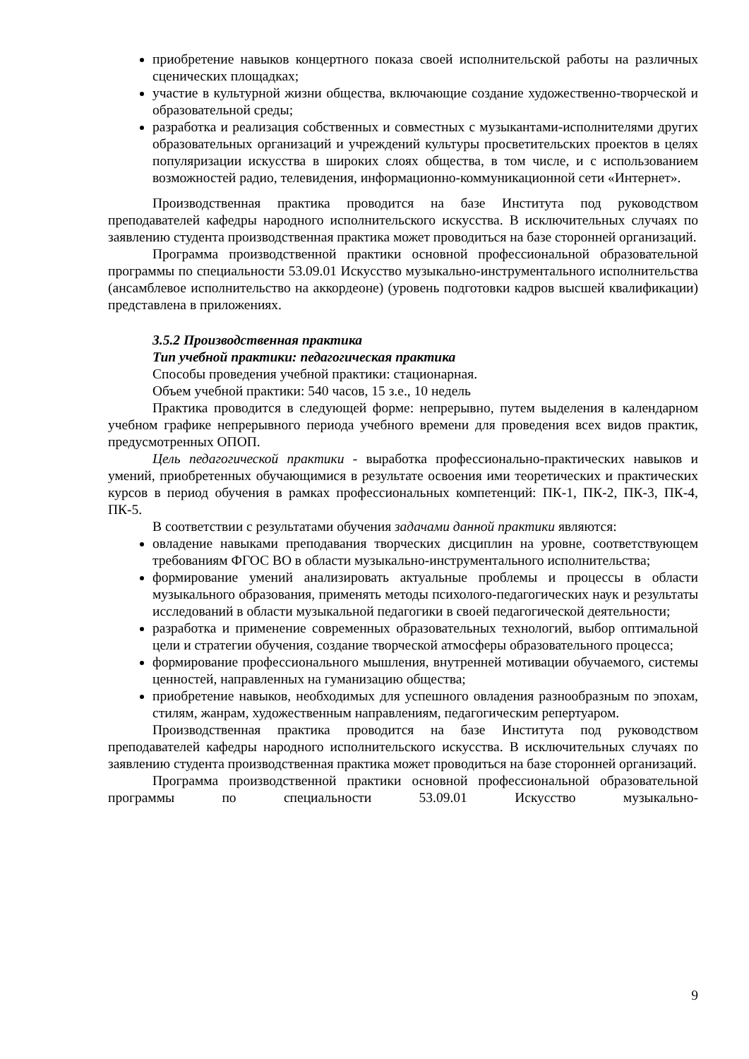приобретение навыков концертного показа своей исполнительской работы на различных сценических площадках;
участие в культурной жизни общества, включающие создание художественно-творческой и образовательной среды;
разработка и реализация собственных и совместных с музыкантами-исполнителями других образовательных организаций и учреждений культуры просветительских проектов в целях популяризации искусства в широких слоях общества, в том числе, и с использованием возможностей радио, телевидения, информационно-коммуникационной сети «Интернет».
Производственная практика проводится на базе Института под руководством преподавателей кафедры народного исполнительского искусства. В исключительных случаях по заявлению студента производственная практика может проводиться на базе сторонней организаций.
Программа производственной практики основной профессиональной образовательной программы по специальности 53.09.01 Искусство музыкально-инструментального исполнительства (ансамблевое исполнительство на аккордеоне) (уровень подготовки кадров высшей квалификации) представлена в приложениях.
3.5.2 Производственная практика
Тип учебной практики: педагогическая практика
Способы проведения учебной практики: стационарная.
Объем учебной практики: 540 часов, 15 з.е., 10 недель
Практика проводится в следующей форме: непрерывно, путем выделения в календарном учебном графике непрерывного периода учебного времени для проведения всех видов практик, предусмотренных ОПОП.
Цель педагогической практики - выработка профессионально-практических навыков и умений, приобретенных обучающимися в результате освоения ими теоретических и практических курсов в период обучения в рамках профессиональных компетенций: ПК-1, ПК-2, ПК-3, ПК-4, ПК-5.
В соответствии с результатами обучения задачами данной практики являются:
овладение навыками преподавания творческих дисциплин на уровне, соответствующем требованиям ФГОС ВО в области музыкально-инструментального исполнительства;
формирование умений анализировать актуальные проблемы и процессы в области музыкального образования, применять методы психолого-педагогических наук и результаты исследований в области музыкальной педагогики в своей педагогической деятельности;
разработка и применение современных образовательных технологий, выбор оптимальной цели и стратегии обучения, создание творческой атмосферы образовательного процесса;
формирование профессионального мышления, внутренней мотивации обучаемого, системы ценностей, направленных на гуманизацию общества;
приобретение навыков, необходимых для успешного овладения разнообразным по эпохам, стилям, жанрам, художественным направлениям, педагогическим репертуаром.
Производственная практика проводится на базе Института под руководством преподавателей кафедры народного исполнительского искусства. В исключительных случаях по заявлению студента производственная практика может проводиться на базе сторонней организаций.
Программа производственной практики основной профессиональной образовательной программы по специальности 53.09.01 Искусство музыкально-
9